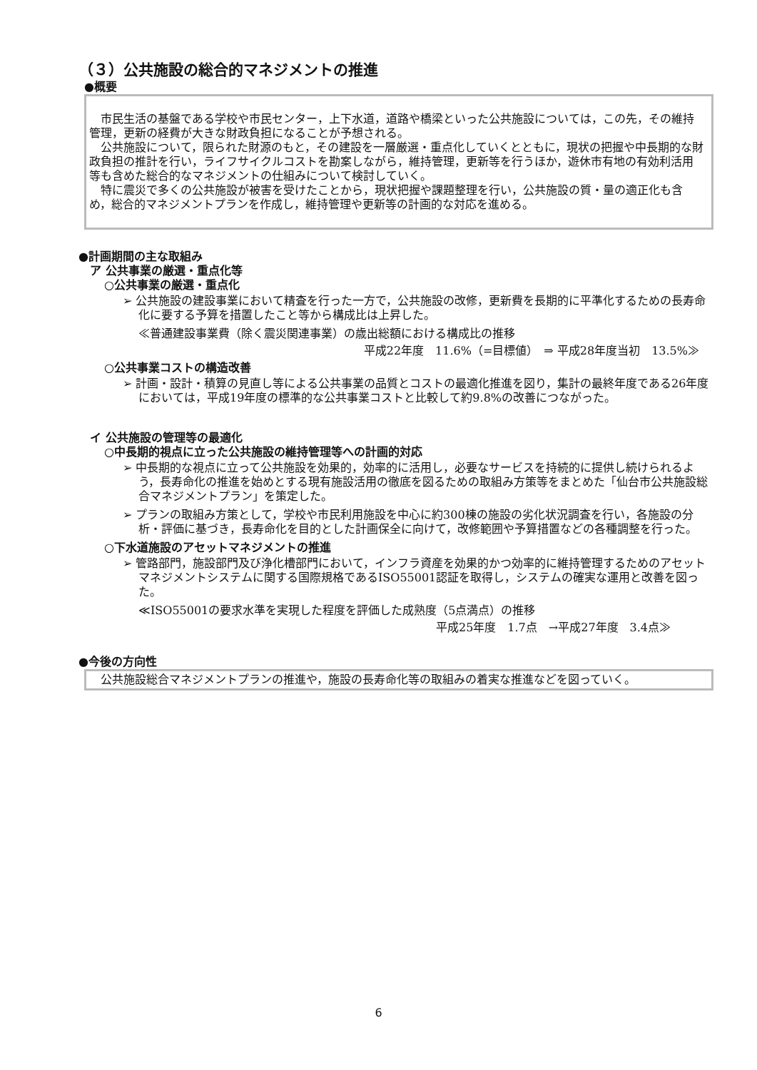（３）公共施設の総合的マネジメントの推進
●概要
市民生活の基盤である学校や市民センター，上下水道，道路や橋梁といった公共施設については，この先，その維持管理，更新の経費が大きな財政負担になることが予想される。
公共施設について，限られた財源のもと，その建設を一層厳選・重点化していくとともに，現状の把握や中長期的な財政負担の推計を行い，ライフサイクルコストを勘案しながら，維持管理，更新等を行うほか，遊休市有地の有効利活用等も含めた総合的なマネジメントの仕組みについて検討していく。
特に震災で多くの公共施設が被害を受けたことから，現状把握や課題整理を行い，公共施設の質・量の適正化も含め，総合的マネジメントプランを作成し，維持管理や更新等の計画的な対応を進める。
●計画期間の主な取組み
ア 公共事業の厳選・重点化等
○公共事業の厳選・重点化
➢ 公共施設の建設事業において精査を行った一方で，公共施設の改修，更新費を長期的に平準化するための長寿命化に要する予算を措置したこと等から構成比は上昇した。
≪普通建設事業費（除く震災関連事業）の歳出総額における構成比の推移
平成22年度　11.6%（=目標値）　⇒ 平成28年度当初　13.5%≫
○公共事業コストの構造改善
➢ 計画・設計・積算の見直し等による公共事業の品質とコストの最適化推進を図り，集計の最終年度である26年度においては，平成19年度の標準的な公共事業コストと比較して約9.8%の改善につながった。
イ 公共施設の管理等の最適化
○中長期的視点に立った公共施設の維持管理等への計画的対応
➢ 中長期的な視点に立って公共施設を効果的，効率的に活用し，必要なサービスを持続的に提供し続けられるよう，長寿命化の推進を始めとする現有施設活用の徹底を図るための取組み方策等をまとめた「仙台市公共施設総合マネジメントプラン」を策定した。
➢ プランの取組み方策として，学校や市民利用施設を中心に約300棟の施設の劣化状況調査を行い，各施設の分析・評価に基づき，長寿命化を目的とした計画保全に向けて，改修範囲や予算措置などの各種調整を行った。
○下水道施設のアセットマネジメントの推進
➢ 管路部門，施設部門及び浄化槽部門において，インフラ資産を効果的かつ効率的に維持管理するためのアセットマネジメントシステムに関する国際規格であるISO55001認証を取得し，システムの確実な運用と改善を図った。
≪ISO55001の要求水準を実現した程度を評価した成熟度（5点満点）の推移
平成25年度　1.7点　→平成27年度　3.4点≫
●今後の方向性
公共施設総合マネジメントプランの推進や，施設の長寿命化等の取組みの着実な推進などを図っていく。
6